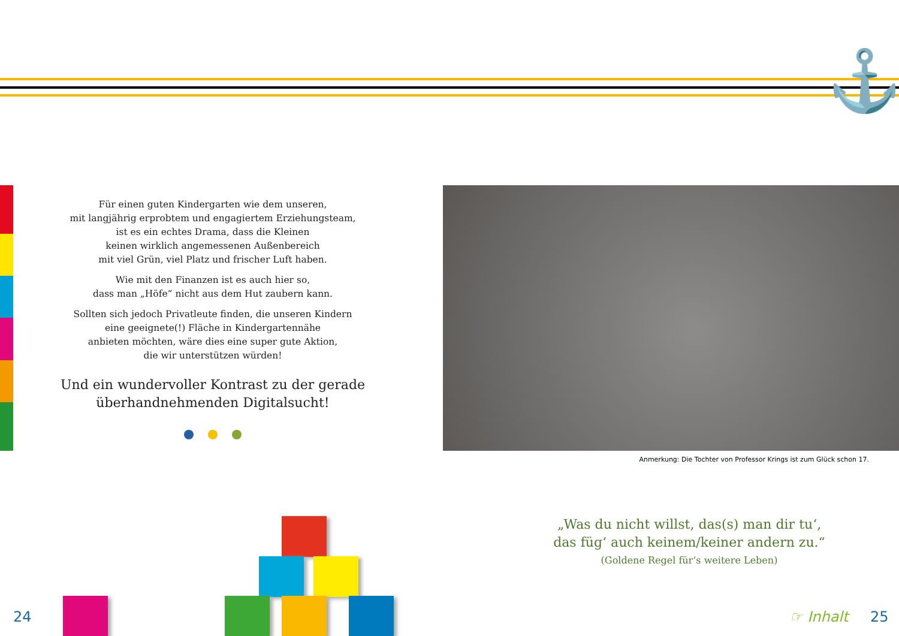⚓
Für einen guten Kindergarten wie dem unseren,
mit langjährig erprobtem und engagiertem Erziehungsteam,
ist es ein echtes Drama, dass die Kleinen
keinen wirklich angemessenen Außenbereich
mit viel Grün, viel Platz und frischer Luft haben.
Wie mit den Finanzen ist es auch hier so,
dass man „Höfe“ nicht aus dem Hut zaubern kann.
Sollten sich jedoch Privatleute finden, die unseren Kindern
eine geeignete(!) Fläche in Kindergartennähe
anbieten möchten, wäre dies eine super gute Aktion,
die wir unterstützen würden!
Und ein wundervoller Kontrast zu der gerade überhandnehmenden Digitalsucht!
Anmerkung: Die Tochter von Professor Krings ist zum Glück schon 17.
„Was du nicht willst, das(s) man dir tu‘,
das füg‘ auch keinem/keiner andern zu.“
(Goldene Regel für‘s weitere Leben)
24 ☞ Inhalt 25